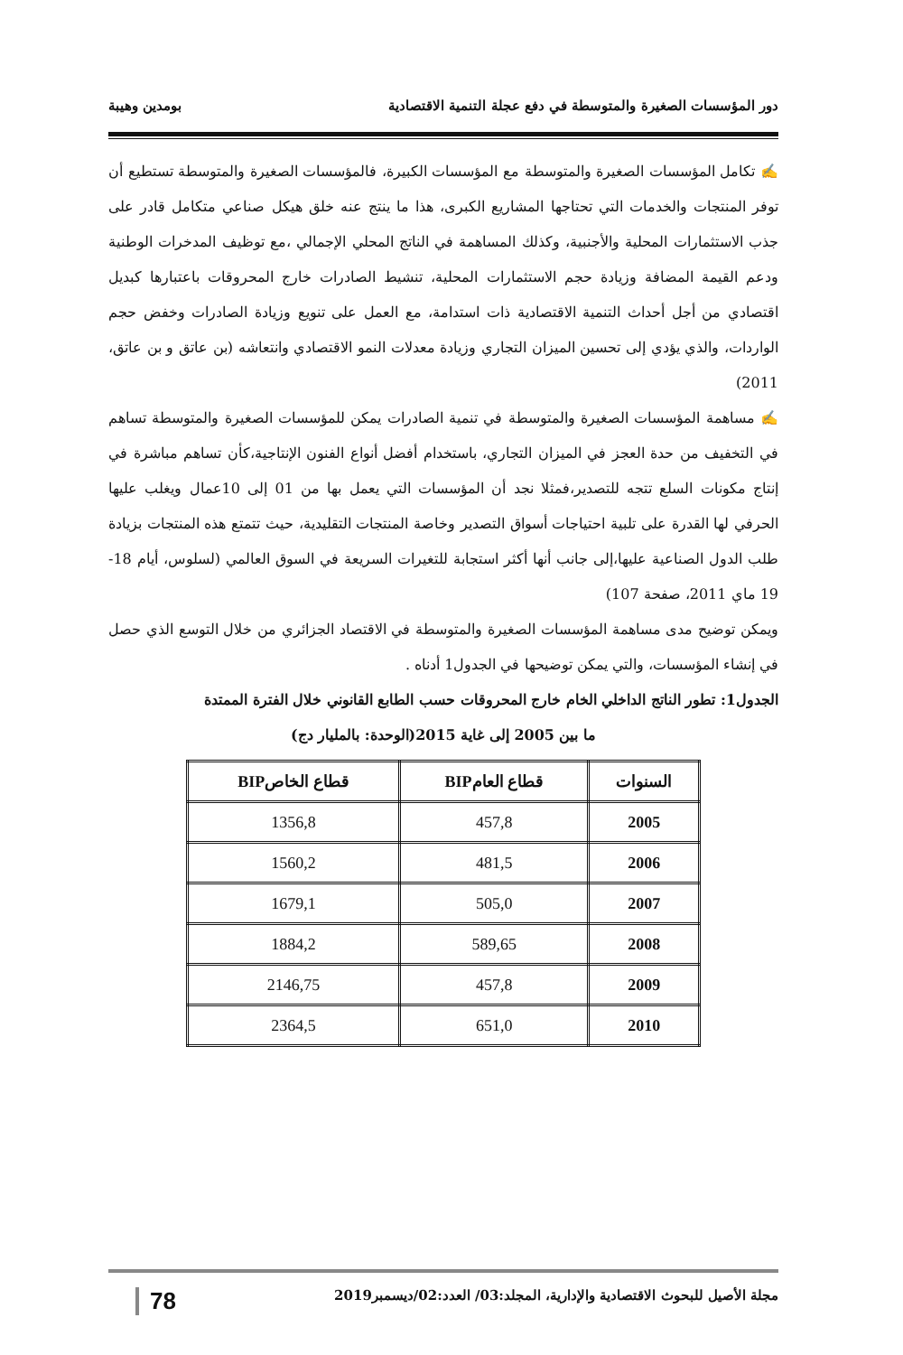دور المؤسسات الصغيرة والمتوسطة في دفع عجلة التنمية الاقتصادية بومدين وهيبة
✍ تكامل المؤسسات الصغيرة والمتوسطة مع المؤسسات الكبيرة، فالمؤسسات الصغيرة والمتوسطة تستطيع أن توفر المنتجات والخدمات التي تحتاجها المشاريع الكبرى، هذا ما ينتج عنه خلق هيكل صناعي متكامل قادر على جذب الاستثمارات المحلية والأجنبية، وكذلك المساهمة في الناتج المحلي الإجمالي ،مع توظيف المدخرات الوطنية ودعم القيمة المضافة وزيادة حجم الاستثمارات المحلية، تنشيط الصادرات خارج المحروقات باعتبارها كبديل اقتصادي من أجل أحداث التنمية الاقتصادية ذات استدامة، مع العمل على تنويع وزيادة الصادرات وخفض حجم الواردات، والذي يؤدي إلى تحسين الميزان التجاري وزيادة معدلات النمو الاقتصادي وانتعاشه (بن عاتق و بن عاتق، 2011)
✍ مساهمة المؤسسات الصغيرة والمتوسطة في تنمية الصادرات يمكن للمؤسسات الصغيرة والمتوسطة تساهم في التخفيف من حدة العجز في الميزان التجاري، باستخدام أفضل أنواع الفنون الإنتاجية،كأن تساهم مباشرة في إنتاج مكونات السلع تتجه للتصدير،فمثلا نجد أن المؤسسات التي يعمل بها من 01 إلى 10عمال ويغلب عليها الحرفي لها القدرة على تلبية احتياجات أسواق التصدير وخاصة المنتجات التقليدية، حيث تتمتع هذه المنتجات بزيادة طلب الدول الصناعية عليها،إلى جانب أنها أكثر استجابة للتغيرات السريعة في السوق العالمي (لسلوس، أيام 18-19 ماي 2011، صفحة 107)
ويمكن توضيح مدى مساهمة المؤسسات الصغيرة والمتوسطة في الاقتصاد الجزائري من خلال التوسع الذي حصل في إنشاء المؤسسات، والتي يمكن توضيحها في الجدول1 أدناه .
الجدول1: تطور الناتج الداخلي الخام خارج المحروقات حسب الطابع القانوني خلال الفترة الممتدة
ما بين 2005 إلى غاية 2015(الوحدة: بالمليار دج)
| السنوات | قطاع العامBIP | قطاع الخاصBIP |
| --- | --- | --- |
| 2005 | 457,8 | 1356,8 |
| 2006 | 481,5 | 1560,2 |
| 2007 | 505,0 | 1679,1 |
| 2008 | 589,65 | 1884,2 |
| 2009 | 457,8 | 2146,75 |
| 2010 | 651,0 | 2364,5 |
مجلة الأصيل للبحوث الاقتصادية والإدارية، المجلد:03/ العدد:02/ديسمبر2019 78